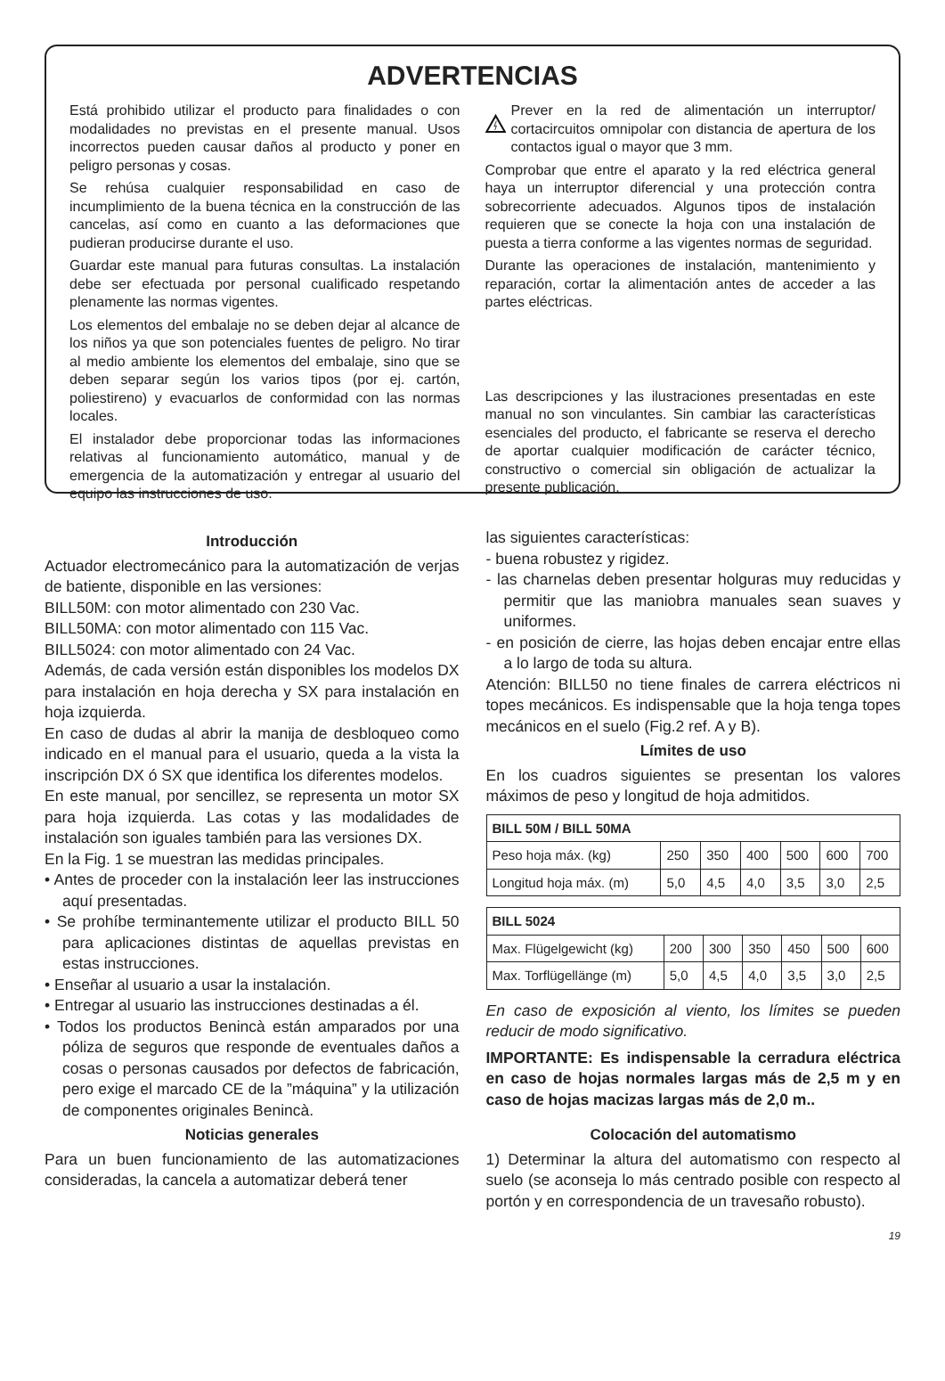ADVERTENCIAS
Está prohibido utilizar el producto para finalidades o con modalidades no previstas en el presente manual. Usos incorrectos pueden causar daños al producto y poner en peligro personas y cosas.
Se rehúsa cualquier responsabilidad en caso de incumplimiento de la buena técnica en la construcción de las cancelas, así como en cuanto a las deformaciones que pudieran producirse durante el uso.
Guardar este manual para futuras consultas. La instalación debe ser efectuada por personal cualificado respetando plenamente las normas vigentes.
Los elementos del embalaje no se deben dejar al alcance de los niños ya que son potenciales fuentes de peligro. No tirar al medio ambiente los elementos del embalaje, sino que se deben separar según los varios tipos (por ej. cartón, poliestireno) y evacuarlos de conformidad con las normas locales.
El instalador debe proporcionar todas las informaciones relativas al funcionamiento automático, manual y de emergencia de la automatización y entregar al usuario del equipo las instrucciones de uso.
Prever en la red de alimentación un interruptor/ cortacircuitos omnipolar con distancia de apertura de los contactos igual o mayor que 3 mm.
Comprobar que entre el aparato y la red eléctrica general haya un interruptor diferencial y una protección contra sobrecorriente adecuados. Algunos tipos de instalación requieren que se conecte la hoja con una instalación de puesta a tierra conforme a las vigentes normas de seguridad.
Durante las operaciones de instalación, mantenimiento y reparación, cortar la alimentación antes de acceder a las partes eléctricas.
Las descripciones y las ilustraciones presentadas en este manual no son vinculantes. Sin cambiar las características esenciales del producto, el fabricante se reserva el derecho de aportar cualquier modificación de carácter técnico, constructivo o comercial sin obligación de actualizar la presente publicación.
Introducción
Actuador electromecánico para la automatización de verjas de batiente, disponible en las versiones:
BILL50M: con motor alimentado con 230 Vac.
BILL50MA: con motor alimentado con 115 Vac.
BILL5024: con motor alimentado con 24 Vac.
Además, de cada versión están disponibles los modelos DX para instalación en hoja derecha y SX para instalación en hoja izquierda.
En caso de dudas al abrir la manija de desbloqueo como indicado en el manual para el usuario, queda a la vista la inscripción DX ó SX que identifica los diferentes modelos.
En este manual, por sencillez, se representa un motor SX para hoja izquierda. Las cotas y las modalidades de instalación son iguales también para las versiones DX.
En la Fig. 1 se muestran las medidas principales.
• Antes de proceder con la instalación leer las instrucciones aquí presentadas.
• Se prohíbe terminantemente utilizar el producto BILL 50 para aplicaciones distintas de aquellas previstas en estas instrucciones.
• Enseñar al usuario a usar la instalación.
• Entregar al usuario las instrucciones destinadas a él.
• Todos los productos Benincà están amparados por una póliza de seguros que responde de eventuales daños a cosas o personas causados por defectos de fabricación, pero exige el marcado CE de la ”máquina” y la utilización de componentes originales Benincà.
Noticias generales
Para un buen funcionamiento de las automatizaciones consideradas, la cancela a automatizar deberá tener
las siguientes características:
- buena robustez y rigidez.
- las charnelas deben presentar holguras muy reducidas y permitir que las maniobra manuales sean suaves y uniformes.
- en posición de cierre, las hojas deben encajar entre ellas a lo largo de toda su altura.
Atención: BILL50 no tiene finales de carrera eléctricos ni topes mecánicos. Es indispensable que la hoja tenga topes mecánicos en el suelo (Fig.2 ref. A y B).
Límites de uso
En los cuadros siguientes se presentan los valores máximos de peso y longitud de hoja admitidos.
| BILL 50M / BILL 50MA | | | | | | |
| --- | --- | --- | --- | --- | --- | --- |
| Peso hoja máx. (kg) | 250 | 350 | 400 | 500 | 600 | 700 |
| Longitud hoja máx. (m) | 5,0 | 4,5 | 4,0 | 3,5 | 3,0 | 2,5 |
| BILL 5024 | | | | | | |
| --- | --- | --- | --- | --- | --- | --- |
| Max. Flügelgewicht (kg) | 200 | 300 | 350 | 450 | 500 | 600 |
| Max. Torflügellänge (m) | 5,0 | 4,5 | 4,0 | 3,5 | 3,0 | 2,5 |
En caso de exposición al viento, los límites se pueden reducir de modo significativo.
IMPORTANTE: Es indispensable la cerradura eléctrica en caso de hojas normales largas más de 2,5 m y en caso de hojas macizas largas más de 2,0 m..
Colocación del automatismo
1) Determinar la altura del automatismo con respecto al suelo (se aconseja lo más centrado posible con respecto al portón y en correspondencia de un travesaño robusto).
19